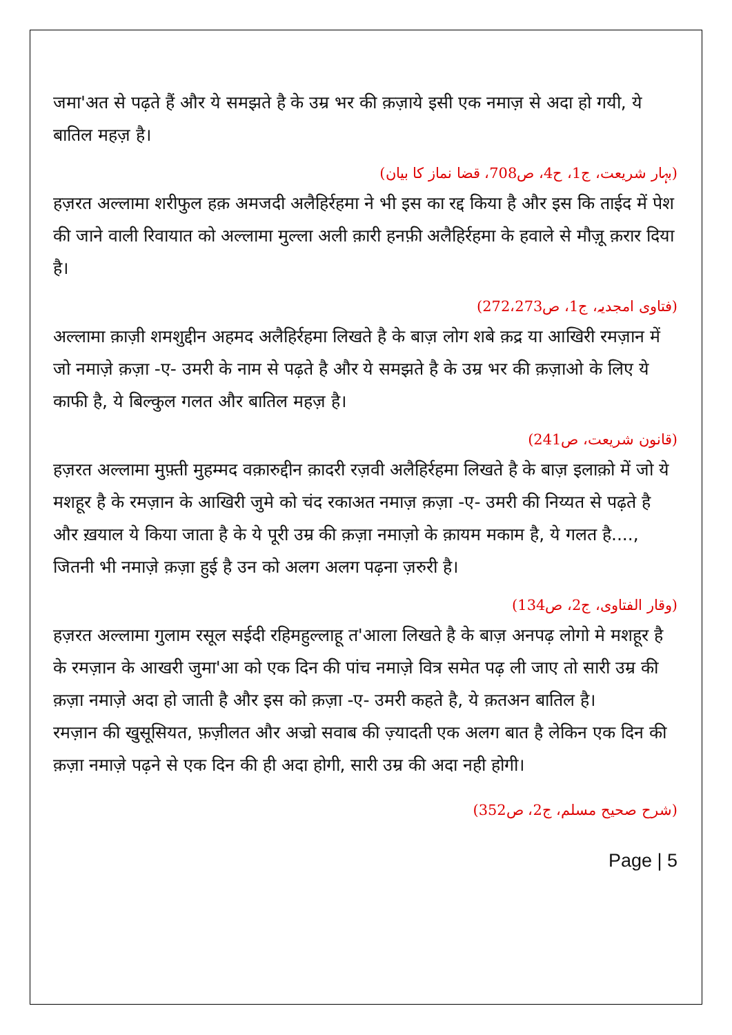जमा'अत से पढ़ते हैं और ये समझते है के उम्र भर की क़ज़ाये इसी एक नमाज़ से अदा हो गयी, ये बातिल महज़ है।
(بہار شریعت، ج1، ح4، ص708، قضا نماز کا بیان)
हज़रत अल्लामा शरीफुल हक़ अमजदी अलैहिर्रहमा ने भी इस का रद्द किया है और इस कि ताईद में पेश की जाने वाली रिवायात को अल्लामा मुल्ला अली क़ारी हनफ़ी अलैहिर्रहमा के हवाले से मौज़ू क़रार दिया है।
(فتاوی امجدیہ، ج1، ص272،273)
अल्लामा क़ाज़ी शमशुद्दीन अहमद अलैहिर्रहमा लिखते है के बाज़ लोग शबे क़द्र या आखिरी रमज़ान में जो नमाज़े क़ज़ा -ए- उमरी के नाम से पढ़ते है और ये समझते है के उम्र भर की क़ज़ाओ के लिए ये काफी है, ये बिल्कुल गलत और बातिल महज़ है।
(قانون شریعت، ص241)
हज़रत अल्लामा मुफ़्ती मुहम्मद वक़ारुद्दीन क़ादरी रज़वी अलैहिर्रहमा लिखते है के बाज़ इलाक़ो में जो ये मशहूर है के रमज़ान के आखिरी जुमे को चंद रकाअत नमाज़ क़ज़ा -ए- उमरी की निय्यत से पढ़ते है और ख़याल ये किया जाता है के ये पूरी उम्र की क़ज़ा नमाज़ो के क़ायम मकाम है, ये गलत है...., जितनी भी नमाज़े क़ज़ा हुई है उन को अलग अलग पढ़ना ज़रुरी है।
(وقار الفتاوی، ج2، ص134)
हज़रत अल्लामा गुलाम रसूल सईदी रहिमहुल्लाहू त'आला लिखते है के बाज़ अनपढ़ लोगो मे मशहूर है के रमज़ान के आखरी जुमा'आ को एक दिन की पांच नमाज़े वित्र समेत पढ़ ली जाए तो सारी उम्र की क़ज़ा नमाज़े अदा हो जाती है और इस को क़ज़ा -ए- उमरी कहते है, ये क़तअन बातिल है।
रमज़ान की खुसूसियत, फ़ज़ीलत और अज्रो सवाब की ज़्यादती एक अलग बात है लेकिन एक दिन की क़ज़ा नमाज़े पढ़ने से एक दिन की ही अदा होगी, सारी उम्र की अदा नही होगी।
(شرح صحیح مسلم، ج2، ص352)
Page | 5